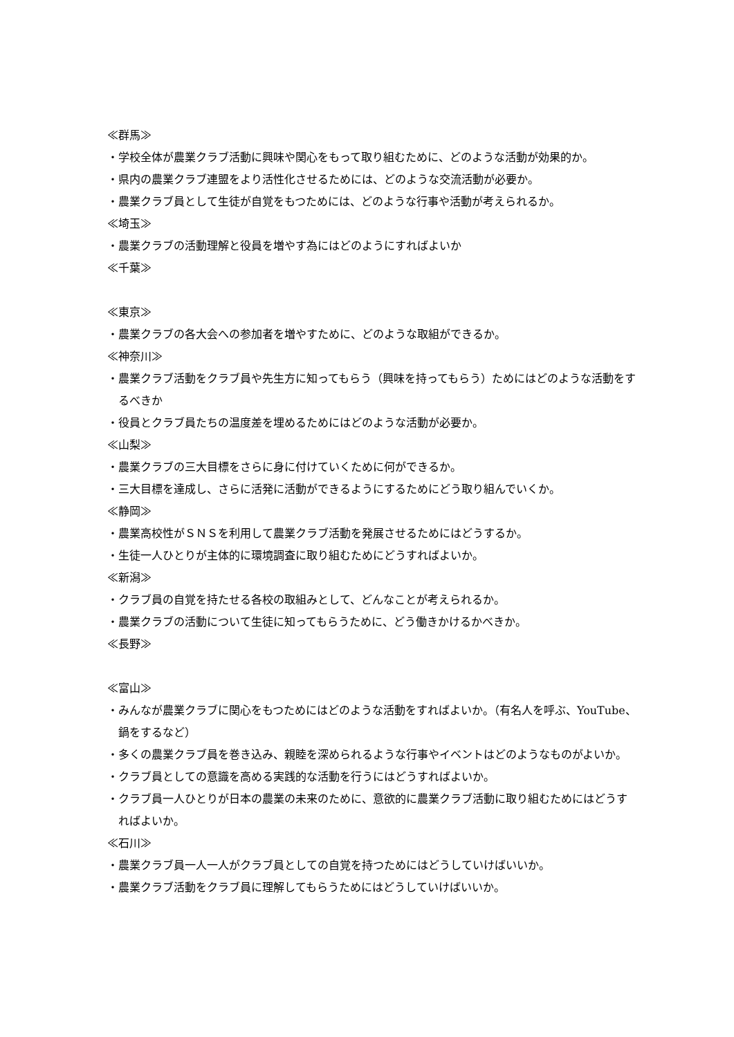≪群馬≫
・学校全体が農業クラブ活動に興味や関心をもって取り組むために、どのような活動が効果的か。
・県内の農業クラブ連盟をより活性化させるためには、どのような交流活動が必要か。
・農業クラブ員として生徒が自覚をもつためには、どのような行事や活動が考えられるか。
≪埼玉≫
・農業クラブの活動理解と役員を増やす為にはどのようにすればよいか
≪千葉≫
≪東京≫
・農業クラブの各大会への参加者を増やすために、どのような取組ができるか。
≪神奈川≫
・農業クラブ活動をクラブ員や先生方に知ってもらう（興味を持ってもらう）ためにはどのような活動をするべきか
・役員とクラブ員たちの温度差を埋めるためにはどのような活動が必要か。
≪山梨≫
・農業クラブの三大目標をさらに身に付けていくために何ができるか。
・三大目標を達成し、さらに活発に活動ができるようにするためにどう取り組んでいくか。
≪静岡≫
・農業高校性がＳＮＳを利用して農業クラブ活動を発展させるためにはどうするか。
・生徒一人ひとりが主体的に環境調査に取り組むためにどうすればよいか。
≪新潟≫
・クラブ員の自覚を持たせる各校の取組みとして、どんなことが考えられるか。
・農業クラブの活動について生徒に知ってもらうために、どう働きかけるかべきか。
≪長野≫
≪富山≫
・みんなが農業クラブに関心をもつためにはどのような活動をすればよいか。（有名人を呼ぶ、YouTube、鍋をするなど）
・多くの農業クラブ員を巻き込み、親睦を深められるような行事やイベントはどのようなものがよいか。
・クラブ員としての意識を高める実践的な活動を行うにはどうすればよいか。
・クラブ員一人ひとりが日本の農業の未来のために、意欲的に農業クラブ活動に取り組むためにはどうすればよいか。
≪石川≫
・農業クラブ員一人一人がクラブ員としての自覚を持つためにはどうしていけばいいか。
・農業クラブ活動をクラブ員に理解してもらうためにはどうしていけばいいか。